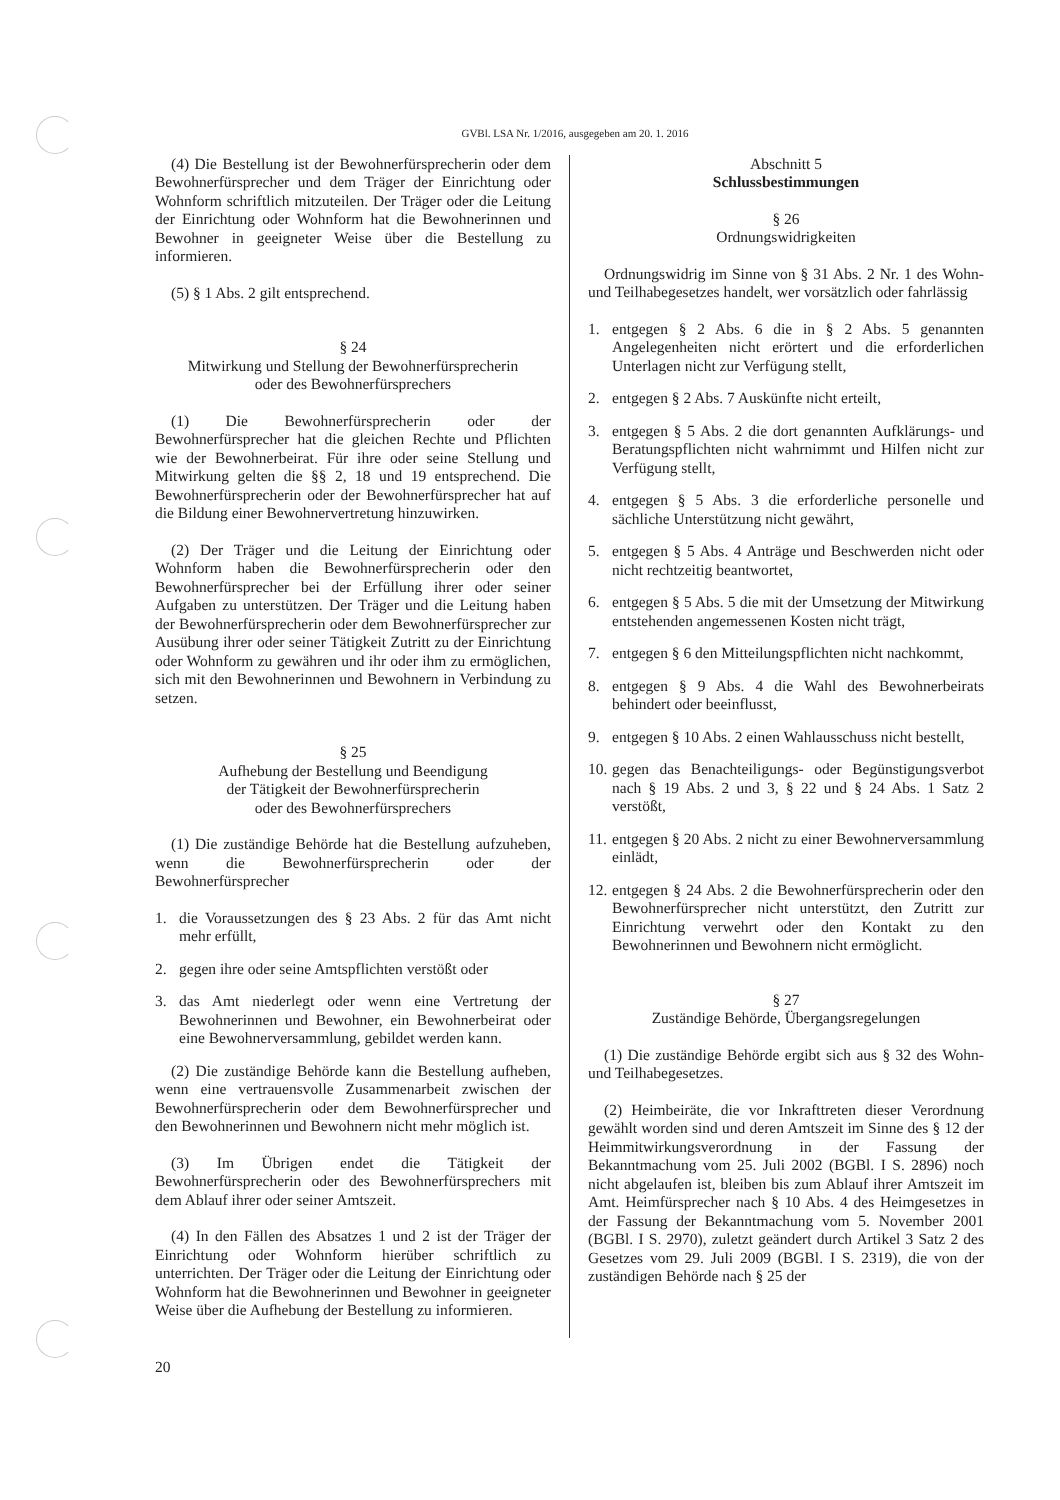GVBl. LSA Nr. 1/2016, ausgegeben am 20. 1. 2016
(4) Die Bestellung ist der Bewohnerfürsprecherin oder dem Bewohnerfürsprecher und dem Träger der Einrichtung oder Wohnform schriftlich mitzuteilen. Der Träger oder die Leitung der Einrichtung oder Wohnform hat die Bewohnerinnen und Bewohner in geeigneter Weise über die Bestellung zu informieren.
(5) § 1 Abs. 2 gilt entsprechend.
§ 24
Mitwirkung und Stellung der Bewohnerfürsprecherin
oder des Bewohnerfürsprechers
(1) Die Bewohnerfürsprecherin oder der Bewohnerfürsprecher hat die gleichen Rechte und Pflichten wie der Bewohnerbeirat. Für ihre oder seine Stellung und Mitwirkung gelten die §§ 2, 18 und 19 entsprechend. Die Bewohnerfürsprecherin oder der Bewohnerfürsprecher hat auf die Bildung einer Bewohnervertretung hinzuwirken.
(2) Der Träger und die Leitung der Einrichtung oder Wohnform haben die Bewohnerfürsprecherin oder den Bewohnerfürsprecher bei der Erfüllung ihrer oder seiner Aufgaben zu unterstützen. Der Träger und die Leitung haben der Bewohnerfürsprecherin oder dem Bewohnerfürsprecher zur Ausübung ihrer oder seiner Tätigkeit Zutritt zu der Einrichtung oder Wohnform zu gewähren und ihr oder ihm zu ermöglichen, sich mit den Bewohnerinnen und Bewohnern in Verbindung zu setzen.
§ 25
Aufhebung der Bestellung und Beendigung
der Tätigkeit der Bewohnerfürsprecherin
oder des Bewohnerfürsprechers
(1) Die zuständige Behörde hat die Bestellung aufzuheben, wenn die Bewohnerfürsprecherin oder der Bewohnerfürsprecher
1. die Voraussetzungen des § 23 Abs. 2 für das Amt nicht mehr erfüllt,
2. gegen ihre oder seine Amtspflichten verstößt oder
3. das Amt niederlegt oder wenn eine Vertretung der Bewohnerinnen und Bewohner, ein Bewohnerbeirat oder eine Bewohnerversammlung, gebildet werden kann.
(2) Die zuständige Behörde kann die Bestellung aufheben, wenn eine vertrauensvolle Zusammenarbeit zwischen der Bewohnerfürsprecherin oder dem Bewohnerfürsprecher und den Bewohnerinnen und Bewohnern nicht mehr möglich ist.
(3) Im Übrigen endet die Tätigkeit der Bewohnerfürsprecherin oder des Bewohnerfürsprechers mit dem Ablauf ihrer oder seiner Amtszeit.
(4) In den Fällen des Absatzes 1 und 2 ist der Träger der Einrichtung oder Wohnform hierüber schriftlich zu unterrichten. Der Träger oder die Leitung der Einrichtung oder Wohnform hat die Bewohnerinnen und Bewohner in geeigneter Weise über die Aufhebung der Bestellung zu informieren.
Abschnitt 5
Schlussbestimmungen
§ 26
Ordnungswidrigkeiten
Ordnungswidrig im Sinne von § 31 Abs. 2 Nr. 1 des Wohn- und Teilhabegesetzes handelt, wer vorsätzlich oder fahrlässig
1. entgegen § 2 Abs. 6 die in § 2 Abs. 5 genannten Angelegenheiten nicht erörtert und die erforderlichen Unterlagen nicht zur Verfügung stellt,
2. entgegen § 2 Abs. 7 Auskünfte nicht erteilt,
3. entgegen § 5 Abs. 2 die dort genannten Aufklärungs- und Beratungspflichten nicht wahrnimmt und Hilfen nicht zur Verfügung stellt,
4. entgegen § 5 Abs. 3 die erforderliche personelle und sächliche Unterstützung nicht gewährt,
5. entgegen § 5 Abs. 4 Anträge und Beschwerden nicht oder nicht rechtzeitig beantwortet,
6. entgegen § 5 Abs. 5 die mit der Umsetzung der Mitwirkung entstehenden angemessenen Kosten nicht trägt,
7. entgegen § 6 den Mitteilungspflichten nicht nachkommt,
8. entgegen § 9 Abs. 4 die Wahl des Bewohnerbeirats behindert oder beeinflusst,
9. entgegen § 10 Abs. 2 einen Wahlausschuss nicht bestellt,
10.
gegen das Benachteiligungs- oder Begünstigungsverbot nach § 19 Abs. 2 und 3, § 22 und § 24 Abs. 1 Satz 2 verstößt,
11.
entgegen § 20 Abs. 2 nicht zu einer Bewohnerversammlung einlädt,
12.
entgegen § 24 Abs. 2 die Bewohnerfürsprecherin oder den Bewohnerfürsprecher nicht unterstützt, den Zutritt zur Einrichtung verwehrt oder den Kontakt zu den Bewohnerinnen und Bewohnern nicht ermöglicht.
§ 27
Zuständige Behörde, Übergangsregelungen
(1) Die zuständige Behörde ergibt sich aus § 32 des Wohn- und Teilhabegesetzes.
(2) Heimbeiräte, die vor Inkrafttreten dieser Verordnung gewählt worden sind und deren Amtszeit im Sinne des § 12 der Heimmitwirkungsverordnung in der Fassung der Bekanntmachung vom 25. Juli 2002 (BGBl. I S. 2896) noch nicht abgelaufen ist, bleiben bis zum Ablauf ihrer Amtszeit im Amt. Heimfürsprecher nach § 10 Abs. 4 des Heimgesetzes in der Fassung der Bekanntmachung vom 5. November 2001 (BGBl. I S. 2970), zuletzt geändert durch Artikel 3 Satz 2 des Gesetzes vom 29. Juli 2009 (BGBl. I S. 2319), die von der zuständigen Behörde nach § 25 der
20